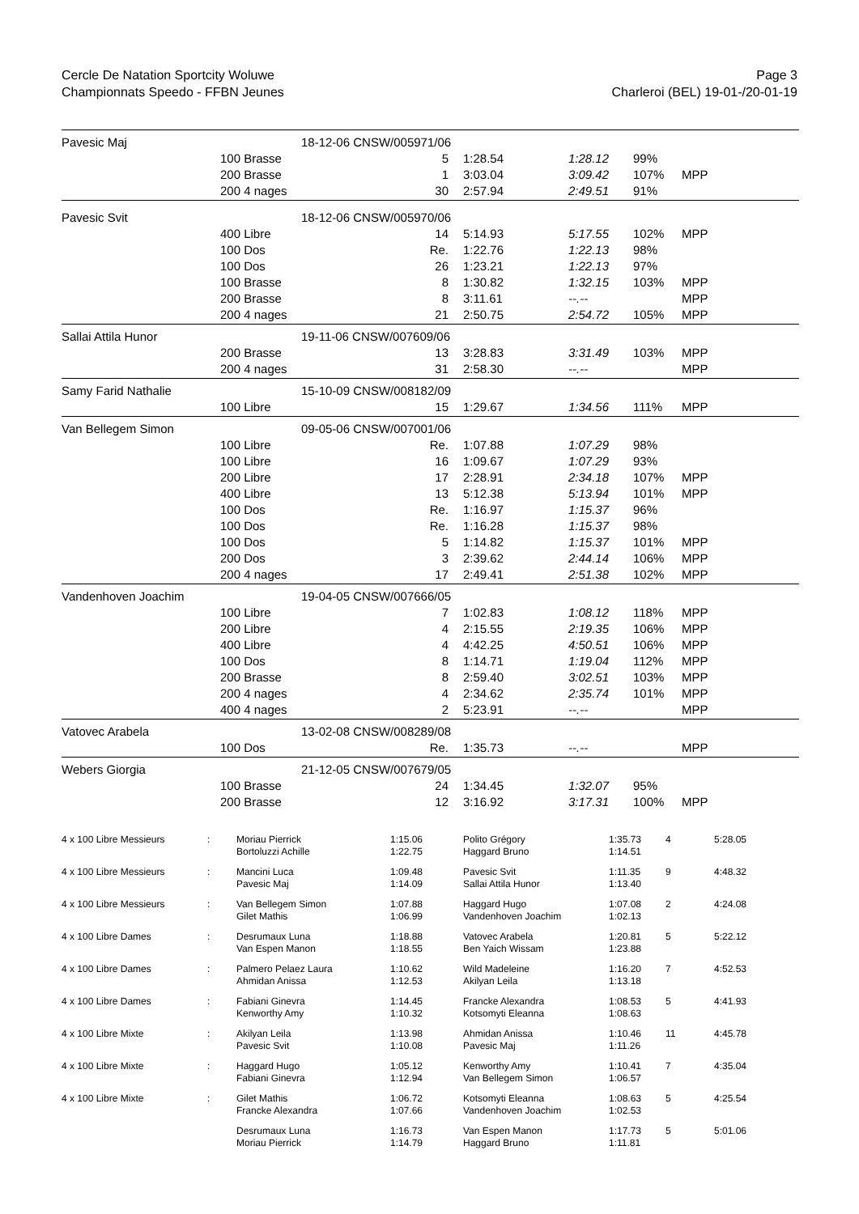Cercle De Natation Sportcity Woluwe
Championnats Speedo - FFBN Jeunes
Page 3
Charleroi (BEL) 19-01-/20-01-19
| Pavesic Maj | | 18-12-06 CNSW/005971/06 | | | | | |
| | 100 Brasse | | 5 | 1:28.54 | 1:28.12 | 99% | |
| | 200 Brasse | | 1 | 3:03.04 | 3:09.42 | 107% | MPP |
| | 200 4 nages | | 30 | 2:57.94 | 2:49.51 | 91% | |
| Pavesic Svit | | 18-12-06 CNSW/005970/06 | | | | | |
| | 400 Libre | | 14 | 5:14.93 | 5:17.55 | 102% | MPP |
| | 100 Dos | | Re. | 1:22.76 | 1:22.13 | 98% | |
| | 100 Dos | | 26 | 1:23.21 | 1:22.13 | 97% | |
| | 100 Brasse | | 8 | 1:30.82 | 1:32.15 | 103% | MPP |
| | 200 Brasse | | 8 | 3:11.61 | --.-- | | MPP |
| | 200 4 nages | | 21 | 2:50.75 | 2:54.72 | 105% | MPP |
| Sallai Attila Hunor | | 19-11-06 CNSW/007609/06 | | | | | |
| | 200 Brasse | | 13 | 3:28.83 | 3:31.49 | 103% | MPP |
| | 200 4 nages | | 31 | 2:58.30 | --.-- | | MPP |
| Samy Farid Nathalie | | 15-10-09 CNSW/008182/09 | | | | | |
| | 100 Libre | | 15 | 1:29.67 | 1:34.56 | 111% | MPP |
| Van Bellegem Simon | | 09-05-06 CNSW/007001/06 | | | | | |
| | 100 Libre | | Re. | 1:07.88 | 1:07.29 | 98% | |
| | 100 Libre | | 16 | 1:09.67 | 1:07.29 | 93% | |
| | 200 Libre | | 17 | 2:28.91 | 2:34.18 | 107% | MPP |
| | 400 Libre | | 13 | 5:12.38 | 5:13.94 | 101% | MPP |
| | 100 Dos | | Re. | 1:16.97 | 1:15.37 | 96% | |
| | 100 Dos | | Re. | 1:16.28 | 1:15.37 | 98% | |
| | 100 Dos | | 5 | 1:14.82 | 1:15.37 | 101% | MPP |
| | 200 Dos | | 3 | 2:39.62 | 2:44.14 | 106% | MPP |
| | 200 4 nages | | 17 | 2:49.41 | 2:51.38 | 102% | MPP |
| Vandenhoven Joachim | | 19-04-05 CNSW/007666/05 | | | | | |
| | 100 Libre | | 7 | 1:02.83 | 1:08.12 | 118% | MPP |
| | 200 Libre | | 4 | 2:15.55 | 2:19.35 | 106% | MPP |
| | 400 Libre | | 4 | 4:42.25 | 4:50.51 | 106% | MPP |
| | 100 Dos | | 8 | 1:14.71 | 1:19.04 | 112% | MPP |
| | 200 Brasse | | 8 | 2:59.40 | 3:02.51 | 103% | MPP |
| | 200 4 nages | | 4 | 2:34.62 | 2:35.74 | 101% | MPP |
| | 400 4 nages | | 2 | 5:23.91 | --.-- | | MPP |
| Vatovec Arabela | | 13-02-08 CNSW/008289/08 | | | | | |
| | 100 Dos | | Re. | 1:35.73 | --.-- | | MPP |
| Webers Giorgia | | 21-12-05 CNSW/007679/05 | | | | | |
| | 100 Brasse | | 24 | 1:34.45 | 1:32.07 | 95% | |
| | 200 Brasse | | 12 | 3:16.92 | 3:17.31 | 100% | MPP |
| 4 x 100 Libre Messieurs | : | Moriau Pierrick Bortoluzzi Achille | 1:15.06 1:22.75 | Polito Grégory Haggard Bruno | 1:35.73 1:14.51 | 4 | 5:28.05 |
| 4 x 100 Libre Messieurs | : | Mancini Luca Pavesic Maj | 1:09.48 1:14.09 | Pavesic Svit Sallai Attila Hunor | 1:11.35 1:13.40 | 9 | 4:48.32 |
| 4 x 100 Libre Messieurs | : | Van Bellegem Simon Gilet Mathis | 1:07.88 1:06.99 | Haggard Hugo Vandenhoven Joachim | 1:07.08 1:02.13 | 2 | 4:24.08 |
| 4 x 100 Libre Dames | : | Desrumaux Luna Van Espen Manon | 1:18.88 1:18.55 | Vatovec Arabela Ben Yaich Wissam | 1:20.81 1:23.88 | 5 | 5:22.12 |
| 4 x 100 Libre Dames | : | Palmero Pelaez Laura Ahmidan Anissa | 1:10.62 1:12.53 | Wild Madeleine Akilyan Leila | 1:16.20 1:13.18 | 7 | 4:52.53 |
| 4 x 100 Libre Dames | : | Fabiani Ginevra Kenworthy Amy | 1:14.45 1:10.32 | Francke Alexandra Kotsomyti Eleanna | 1:08.53 1:08.63 | 5 | 4:41.93 |
| 4 x 100 Libre Mixte | : | Akilyan Leila Pavesic Svit | 1:13.98 1:10.08 | Ahmidan Anissa Pavesic Maj | 1:10.46 1:11.26 | 11 | 4:45.78 |
| 4 x 100 Libre Mixte | : | Haggard Hugo Fabiani Ginevra | 1:05.12 1:12.94 | Kenworthy Amy Van Bellegem Simon | 1:10.41 1:06.57 | 7 | 4:35.04 |
| 4 x 100 Libre Mixte | : | Gilet Mathis Francke Alexandra | 1:06.72 1:07.66 | Kotsomyti Eleanna Vandenhoven Joachim | 1:08.63 1:02.53 | 5 | 4:25.54 |
| | | Desrumaux Luna Moriau Pierrick | 1:16.73 1:14.79 | Van Espen Manon Haggard Bruno | 1:17.73 1:11.81 | 5 | 5:01.06 |